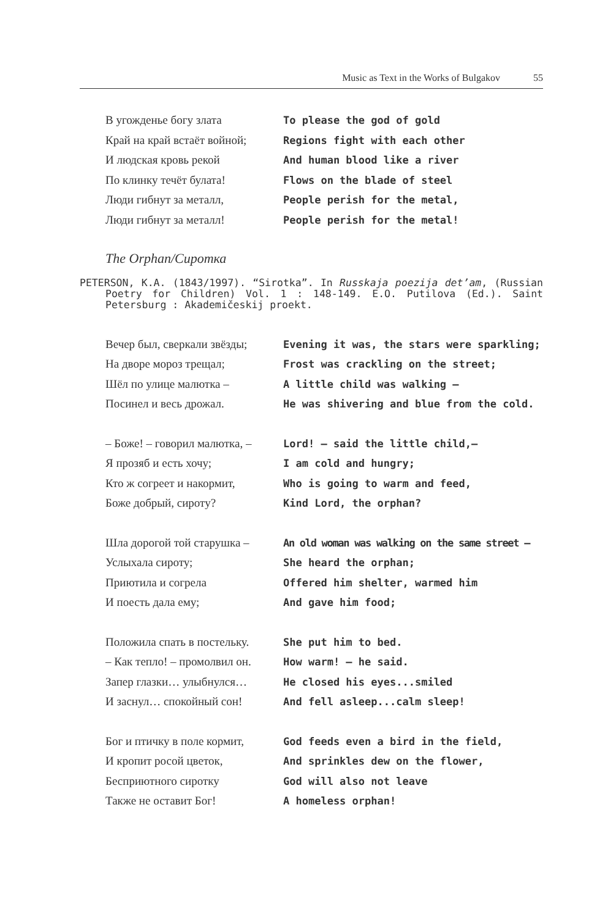Music as Text in the Works of Bulgakov 55
| В угожденье богу злата | To please the god of gold |
| Край на край встаёт войной; | Regions fight with each other |
| И людская кровь рекой | And human blood like a river |
| По клинку течёт булата! | Flows on the blade of steel |
| Люди гибнут за металл, | People perish for the metal, |
| Люди гибнут за металл! | People perish for the metal! |
The Orphan/Сиротка
PETERSON, K.A. (1843/1997). “Sirotka”. In Russkaja poezija det’am, (Russian Poetry for Children) Vol. 1 : 148-149. E.O. Putilova (Ed.). Saint Petersburg : Akademičeskij proekt.
| Вечер был, сверкали звёзды; | Evening it was, the stars were sparkling; |
| На дворе мороз трещал; | Frost was crackling on the street; |
| Шёл по улице малютка – | A little child was walking – |
| Посинел и весь дрожал. | He was shivering and blue from the cold. |
| – Боже! – говорил малютка, – | Lord! – said the little child,– |
| Я прозяб и есть хочу; | I am cold and hungry; |
| Кто ж согреет и накормит, | Who is going to warm and feed, |
| Боже добрый, сироту? | Kind Lord, the orphan? |
| Шла дорогой той старушка – | An old woman was walking on the same street – |
| Услыхала сироту; | She heard the orphan; |
| Приютила и согрела | Offered him shelter, warmed him |
| И поесть дала ему; | And gave him food; |
| Положила спать в постельку. | She put him to bed. |
| – Как тепло! – промолвил он. | How warm! – he said. |
| Запер глазки… улыбнулся… | He closed his eyes...smiled |
| И заснул… спокойный сон! | And fell asleep...calm sleep! |
| Бог и птичку в поле кормит, | God feeds even a bird in the field, |
| И кропит росой цветок, | And sprinkles dew on the flower, |
| Бесприютного сиротку | God will also not leave |
| Также не оставит Бог! | A homeless orphan! |